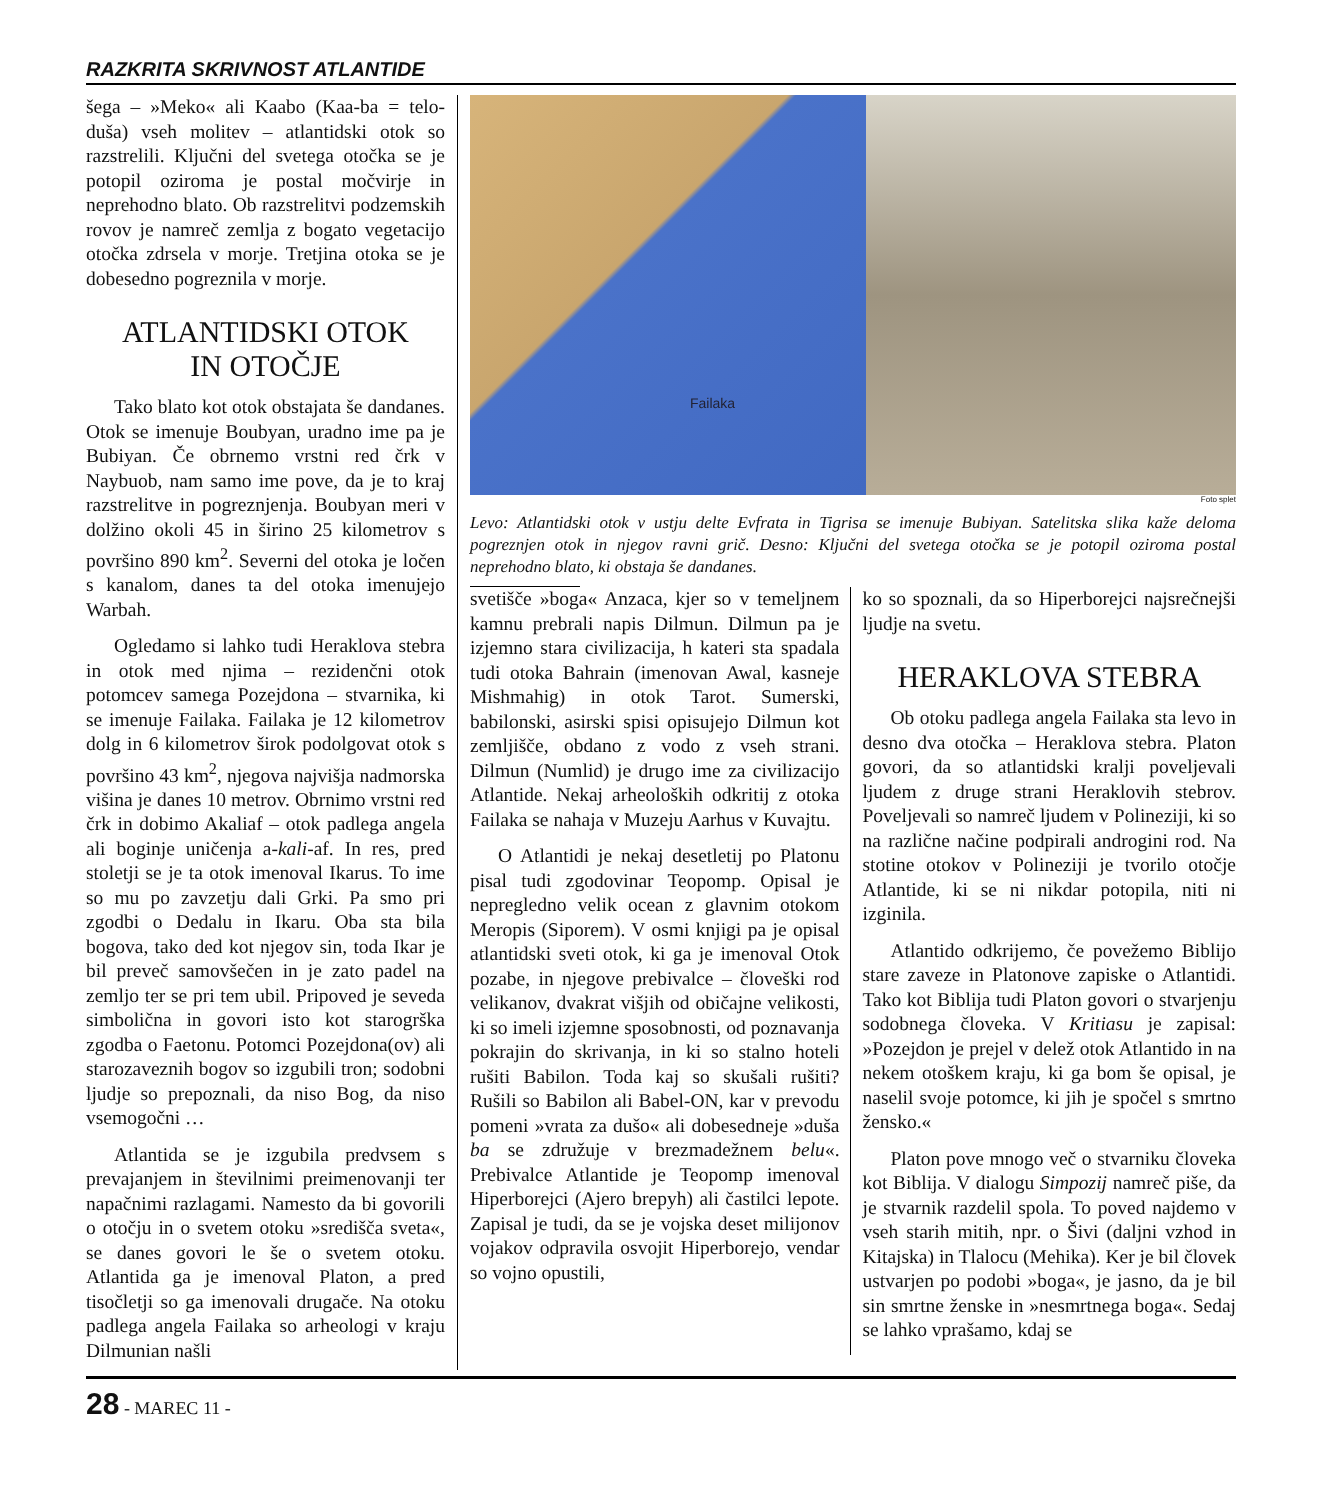RAZKRITA SKRIVNOST ATLANTIDE
šega – »Meko« ali Kaabo (Kaa-ba = telo-duša) vseh molitev – atlantidski otok so razstrelili. Ključni del svetega otočka se je potopil oziroma je postal močvirje in neprehodno blato. Ob razstrelitvi podzemskih rovov je namreč zemlja z bogato vegetacijo otočka zdrsela v morje. Tretjina otoka se je dobesedno pogreznila v morje.
ATLANTIDSKI OTOK
IN OTOČJE
Tako blato kot otok obstajata še dandanes. Otok se imenuje Boubyan, uradno ime pa je Bubiyan. Če obrnemo vrstni red črk v Naybuob, nam samo ime pove, da je to kraj razstrelitve in pogreznjenja. Boubyan meri v dolžino okoli 45 in širino 25 kilometrov s površino 890 km<sup>2</sup>. Severni del otoka je ločen s kanalom, danes ta del otoka imenujejo Warbah.
Ogledamo si lahko tudi Heraklova stebra in otok med njima – rezidenčni otok potomcev samega Pozejdona – stvarnika, ki se imenuje Failaka. Failaka je 12 kilometrov dolg in 6 kilometrov širok podolgovat otok s površino 43 km<sup>2</sup>, njegova najvišja nadmorska višina je danes 10 metrov. Obrnimo vrstni red črk in dobimo Akaliaf – otok padlega angela ali boginje uničenja a-kali-af. In res, pred stoletji se je ta otok imenoval Ikarus. To ime so mu po zavzetju dali Grki. Pa smo pri zgodbi o Dedalu in Ikaru. Oba sta bila bogova, tako ded kot njegov sin, toda Ikar je bil preveč samovšečen in je zato padel na zemljo ter se pri tem ubil. Pripoved je seveda simbolična in govori isto kot starogrška zgodba o Faetonu. Potomci Pozejdona(ov) ali starozaveznih bogov so izgubili tron; sodobni ljudje so prepoznali, da niso Bog, da niso vsemogočni …
Atlantida se je izgubila predvsem s prevajanjem in številnimi preimenovanji ter napačnimi razlagami. Namesto da bi govorili o otočju in o svetem otoku »središča sveta«, se danes govori le še o svetem otoku. Atlantida ga je imenoval Platon, a pred tisočletji so ga imenovali drugače. Na otoku padlega angela Failaka so arheologi v kraju Dilmunian našli
Failaka
Foto splet
Levo: Atlantidski otok v ustju delte Evfrata in Tigrisa se imenuje Bubiyan. Satelitska slika kaže deloma pogreznjen otok in njegov ravni grič. Desno: Ključni del svetega otočka se je potopil oziroma postal neprehodno blato, ki obstaja še dandanes.
svetišče »boga« Anzaca, kjer so v temeljnem kamnu prebrali napis Dilmun. Dilmun pa je izjemno stara civilizacija, h kateri sta spadala tudi otoka Bahrain (imenovan Awal, kasneje Mishmahig) in otok Tarot. Sumerski, babilonski, asirski spisi opisujejo Dilmun kot zemljišče, obdano z vodo z vseh strani. Dilmun (Numlid) je drugo ime za civilizacijo Atlantide. Nekaj arheoloških odkritij z otoka Failaka se nahaja v Muzeju Aarhus v Kuvajtu.
O Atlantidi je nekaj desetletij po Platonu pisal tudi zgodovinar Teopomp. Opisal je nepregledno velik ocean z glavnim otokom Meropis (Siporem). V osmi knjigi pa je opisal atlantidski sveti otok, ki ga je imenoval Otok pozabe, in njegove prebivalce – človeški rod velikanov, dvakrat višjih od običajne velikosti, ki so imeli izjemne sposobnosti, od poznavanja pokrajin do skrivanja, in ki so stalno hoteli rušiti Babilon. Toda kaj so skušali rušiti? Rušili so Babilon ali Babel-ON, kar v prevodu pomeni »vrata za dušo« ali dobesedneje »duša ba se združuje v brezmadežnem belu«. Prebivalce Atlantide je Teopomp imenoval Hiperborejci (Ajero brepyh) ali častilci lepote. Zapisal je tudi, da se je vojska deset milijonov vojakov odpravila osvojit Hiperborejo, vendar so vojno opustili,
ko so spoznali, da so Hiperborejci najsrečnejši ljudje na svetu.
HERAKLOVA STEBRA
Ob otoku padlega angela Failaka sta levo in desno dva otočka – Heraklova stebra. Platon govori, da so atlantidski kralji poveljevali ljudem z druge strani Heraklovih stebrov. Poveljevali so namreč ljudem v Polineziji, ki so na različne načine podpirali androgini rod. Na stotine otokov v Polineziji je tvorilo otočje Atlantide, ki se ni nikdar potopila, niti ni izginila.
Atlantido odkrijemo, če povežemo Biblijo stare zaveze in Platonove zapiske o Atlantidi. Tako kot Biblija tudi Platon govori o stvarjenju sodobnega človeka. V Kritiasu je zapisal: »Pozejdon je prejel v delež otok Atlantido in na nekem otoškem kraju, ki ga bom še opisal, je naselil svoje potomce, ki jih je spočel s smrtno žensko.«
Platon pove mnogo več o stvarniku človeka kot Biblija. V dialogu Simpozij namreč piše, da je stvarnik razdelil spola. To poved najdemo v vseh starih mitih, npr. o Šivi (daljni vzhod in Kitajska) in Tlalocu (Mehika). Ker je bil človek ustvarjen po podobi »boga«, je jasno, da je bil sin smrtne ženske in »nesmrtnega boga«. Sedaj se lahko vprašamo, kdaj se
28 - MAREC 11 -